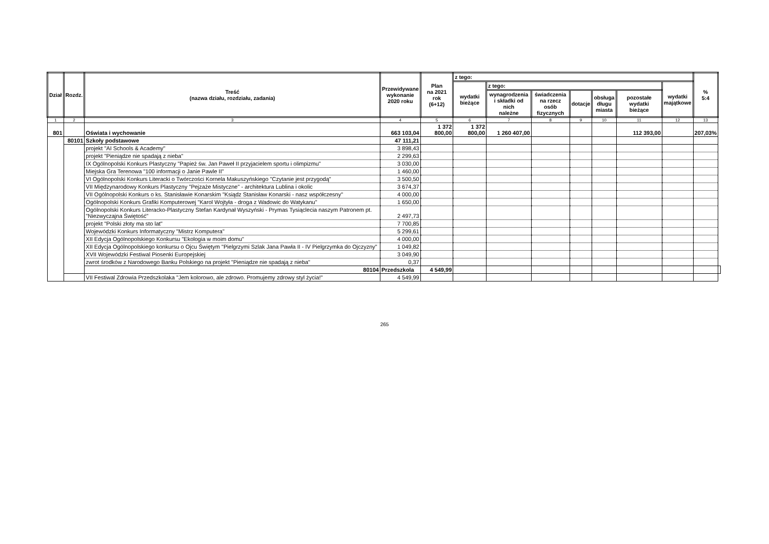| Dział | Rozdz. | Treść (nazwa działu, rozdziału, zadania) | Przewidywane wykonanie 2020 roku | Plan na 2021 rok (6+12) | z tego: | | | | | | | % 5:4 | |
| --- | --- | --- | --- | --- | --- | --- | --- | --- | --- | --- | --- | --- | --- |
| | | | | | wydatki bieżące | z tego: | | | | | wydatki majątkowe | | |
| | | | | | | wynagrodzenia i składki od nich należne | świadczenia na rzecz osób fizycznych | dotacje | obsługa długu miasta | pozostałe wydatki bieżące | | | |
| 1 | 2 | 3 | 4 | 5 | 6 | 7 | 8 | 9 | 10 | 11 | 12 | 13 | |
| 801 | | Oświata i wychowanie | 663 103,04 | 1 372 800,00 | 1 372 800,00 | 1 260 407,00 | | | | 112 393,00 | | 207,03% | |
| | 80101 | Szkoły podstawowe | 47 111,21 | | | | | | | | | | |
| | | projekt "AI Schools & Academy" | 3 898,43 | | | | | | | | | | |
| | | projekt "Pieniądze nie spadają z nieba" | 2 299,63 | | | | | | | | | | |
| | | IX Ogólnopolski Konkurs Plastyczny "Papież św. Jan Paweł II przyjacielem sportu i olimpizmu" | 3 030,00 | | | | | | | | | | |
| | | Miejska Gra Terenowa "100 informacji o Janie Pawle II" | 1 460,00 | | | | | | | | | | |
| | | VI Ogólnopolski Konkurs Literacki o Twórczości Kornela Makuszyńskiego "Czytanie jest przygodą" | 3 500,50 | | | | | | | | | | |
| | | VII Międzynarodowy Konkurs Plastyczny "Pejzaże Mistyczne" - architektura Lublina i okolic | 3 674,37 | | | | | | | | | | |
| | | VII Ogólnopolski Konkurs o ks. Stanisławie Konarskim "Ksiądz Stanisław Konarski - nasz współczesny" | 4 000,00 | | | | | | | | | | |
| | | Ogólnopolski Konkurs Grafiki Komputerowej "Karol Wojtyła - droga z Wadowic do Watykanu" | 1 650,00 | | | | | | | | | | |
| | | Ogólnopolski Konkurs Literacko-Plastyczny Stefan Kardynał Wyszyński - Prymas Tysiąclecia naszym Patronem pt. "Niezwyczajna Świętość" | 2 497,73 | | | | | | | | | | |
| | | projekt "Polski złoty ma sto lat" | 7 700,85 | | | | | | | | | | |
| | | Wojewódzki Konkurs Informatyczny "Mistrz Komputera" | 5 299,61 | | | | | | | | | | |
| | | XII Edycja Ogólnopolskiego Konkursu "Ekologia w moim domu" | 4 000,00 | | | | | | | | | | |
| | | XII Edycja Ogólnopolskiego konkursu o Ojcu Świętym "Pielgrzymi Szlak Jana Pawła II - IV Pielgrzymka do Ojczyzny" | 1 049,82 | | | | | | | | | | |
| | | XVII Wojewódzki Festiwal Piosenki Europejskiej | 3 049,90 | | | | | | | | | | |
| | | zwrot środków z Narodowego Banku Polskiego na projekt "Pieniądze nie spadają z nieba" | 0,37 | | | | | | | | | | |
| | | 80104 | Przedszkola | 4 549,99 | | | | | | | | | |
| | | VII Festiwal Zdrowia Przedszkolaka "Jem kolorowo, ale zdrowo. Promujemy zdrowy styl życia!" | 4 549,99 | | | | | | | | | | |
265